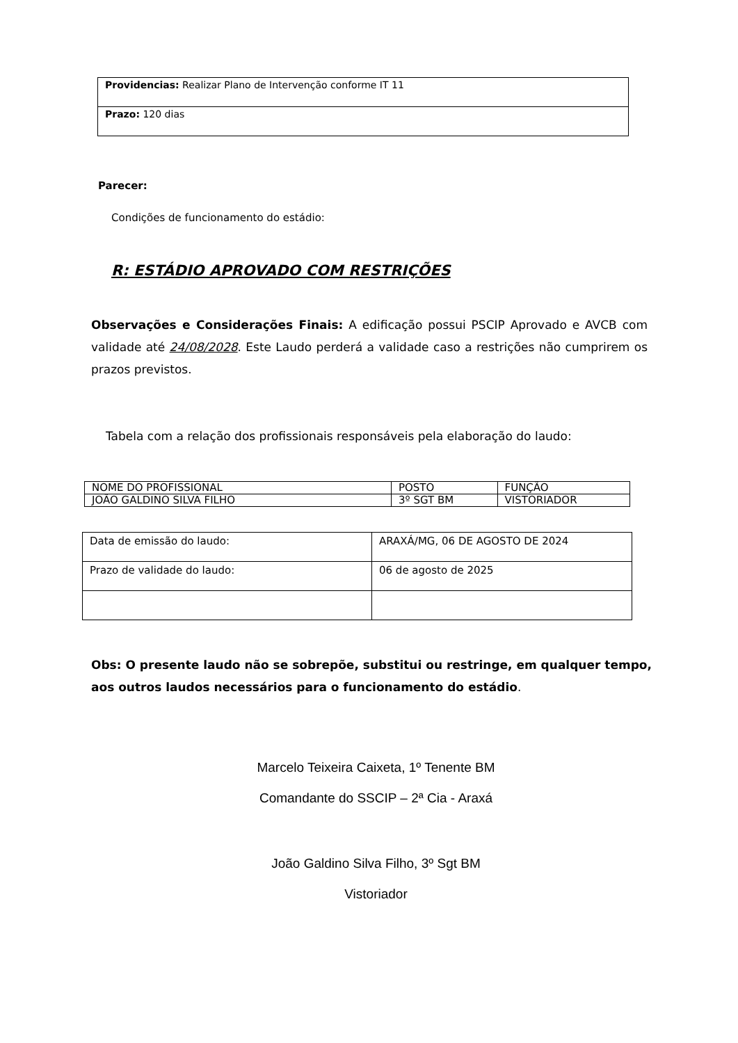| Providencias: Realizar Plano de Intervenção conforme IT 11 |
| Prazo: 120 dias |
Parecer:
Condições de funcionamento do estádio:
R: ESTÁDIO APROVADO COM RESTRIÇÕES
Observações e Considerações Finais: A edificação possui PSCIP Aprovado e AVCB com validade até 24/08/2028. Este Laudo perderá a validade caso a restrições não cumprirem os prazos previstos.
Tabela com a relação dos profissionais responsáveis pela elaboração do laudo:
| NOME DO PROFISSIONAL | POSTO | FUNÇÃO |
| JOÃO GALDINO SILVA FILHO | 3º SGT BM | VISTORIADOR |
| Data de emissão do laudo: | ARAXÁ/MG, 06 DE AGOSTO DE 2024 |
| Prazo de validade do laudo: | 06 de agosto de 2025 |
Obs: O presente laudo não se sobrepõe, substitui ou restringe, em qualquer tempo, aos outros laudos necessários para o funcionamento do estádio.
Marcelo Teixeira Caixeta, 1º Tenente BM
Comandante do SSCIP – 2ª Cia - Araxá
João Galdino Silva Filho, 3º Sgt BM
Vistoriador